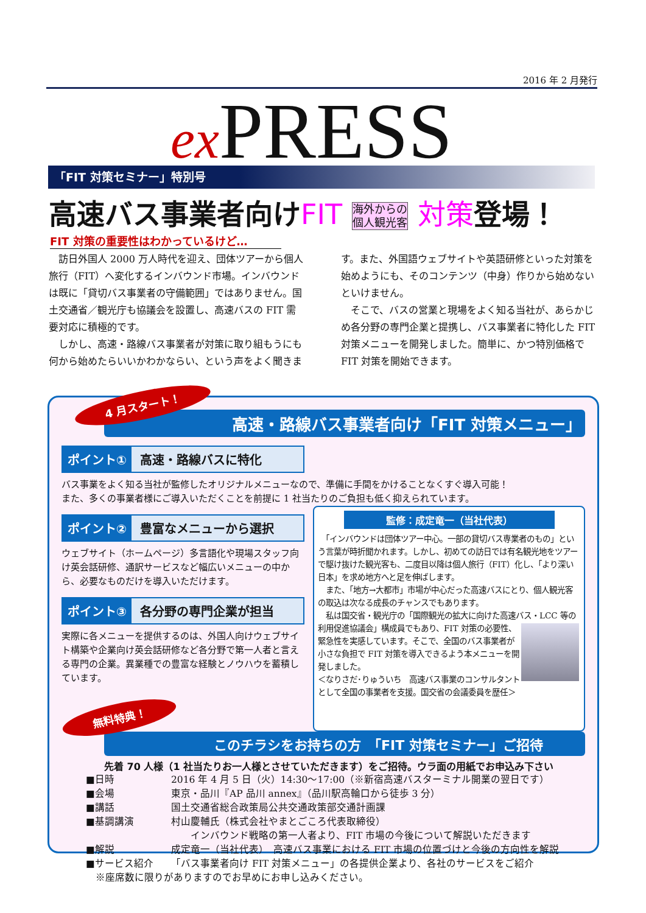2016 年 2 月発行
ex PRESS
「FIT 対策セミナー」特別号
高速バス事業者向けFIT 海外からの
個人観光客 対策登場！
FIT 対策の重要性はわかっているけど…
　訪日外国人 2000 万人時代を迎え、団体ツアーから個人旅行（FIT）へ変化するインバウンド市場。インバウンドは既に「貸切バス事業者の守備範囲」ではありません。国土交通省／観光庁も協議会を設置し、高速バスの FIT 需要対応に積極的です。
　しかし、高速・路線バス事業者が対策に取り組もうにも何から始めたらいいかわかならい、という声をよく聞きます。また、外国語ウェブサイトや英語研修といった対策を始めようにも、そのコンテンツ（中身）作りから始めないといけません。
　そこで、バスの営業と現場をよく知る当社が、あらかじめ各分野の専門企業と提携し、バス事業者に特化した FIT 対策メニューを開発しました。簡単に、かつ特別価格で FIT 対策を開始できます。
4 月スタート！
高速・路線バス事業者向け「FIT 対策メニュー」
ポイント① 高速・路線バスに特化
バス事業をよく知る当社が監修したオリジナルメニューなので、準備に手間をかけることなくすぐ導入可能！
また、多くの事業者様にご導入いただくことを前提に 1 社当たりのご負担も低く抑えられています。
ポイント② 豊富なメニューから選択
ウェブサイト（ホームページ）多言語化や現場スタッフ向け英会話研修、通訳サービスなど幅広いメニューの中から、必要なものだけを導入いただけます。
ポイント③ 各分野の専門企業が担当
実際に各メニューを提供するのは、外国人向けウェブサイト構築や企業向け英会話研修など各分野で第一人者と言える専門の企業。異業種での豊富な経験とノウハウを蓄積しています。
無料特典！
監修：成定竜一（当社代表）
　「インバウンドは団体ツアー中心。一部の貸切バス専業者のもの」という言葉が時折聞かれます。しかし、初めての訪日では有名観光地をツアーで駆け抜けた観光客も、二度目以降は個人旅行（FIT）化し、「より深い日本」を求め地方へと足を伸ばします。
　また、「地方→大都市」市場が中心だった高速バスにとり、個人観光客の取込は次なる成長のチャンスでもあります。
　私は国交省・観光庁の「国際観光の拡大に向けた高速バス・LCC 等の利用促進協議会」構成員でもあり、
FIT 対策の必要性、緊急性を実感しています。そこで、全国のバス事業者が小さな負担で FIT 対策を導入できるよう本メニューを開発しました。
＜なりさだ･りゅういち　高速バス事業のコンサルタントとして全国の事業者を支援。国交省の会議委員を歴任＞
このチラシをお持ちの方　「FIT 対策セミナー」ご招待
先着 70 人様（1 社当たりお一人様とさせていただきます）をご招待。ウラ面の用紙でお申込み下さい
■日時 2016 年 4 月 5 日（火）14:30～17:00（※新宿高速バスターミナル開業の翌日です）
■会場 東京・品川『AP 品川 annex』（品川駅高輪口から徒歩 3 分）
■講話 国土交通省総合政策局公共交通政策部交通計画課
■基調講演 村山慶輔氏（株式会社やまとごころ代表取締役）
　　インバウンド戦略の第一人者より、FIT 市場の今後について解説いただきます
■解説 成定竜一（当社代表）　高速バス事業における FIT 市場の位置づけと今後の方向性を解説
■サービス紹介 「バス事業者向け FIT 対策メニュー」の各提供企業より、各社のサービスをご紹介
　※座席数に限りがありますのでお早めにお申し込みください。